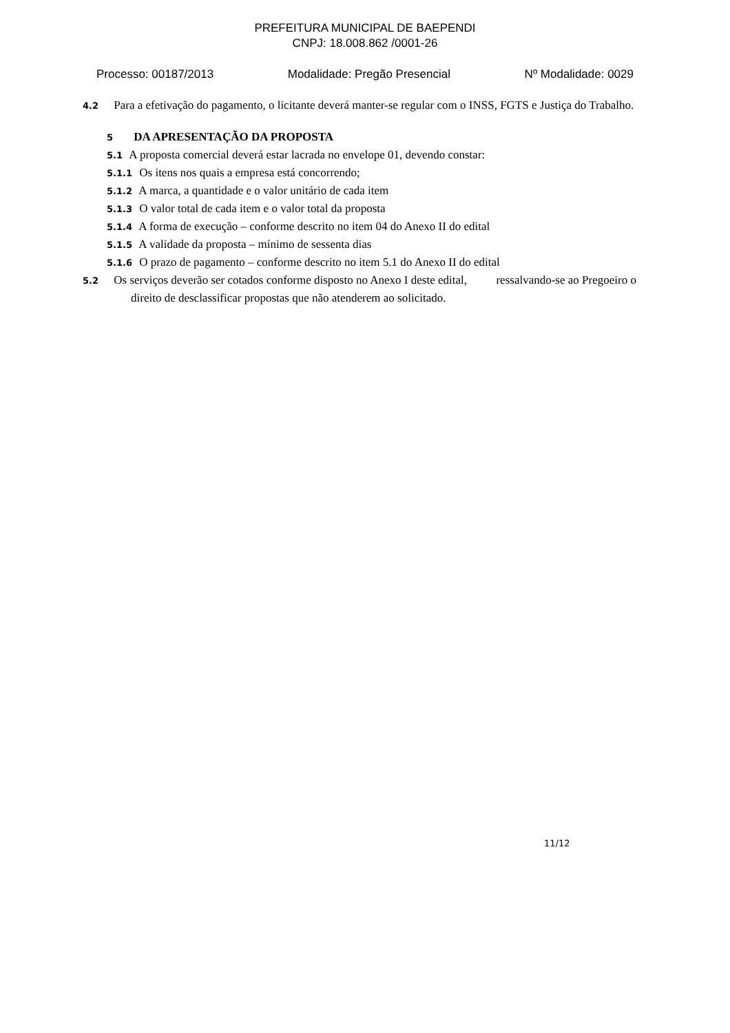PREFEITURA MUNICIPAL DE BAEPENDI
CNPJ: 18.008.862 /0001-26
Processo: 00187/2013 Modalidade: Pregão Presencial Nº Modalidade: 0029
4.2 Para a efetivação do pagamento, o licitante deverá manter-se regular com o INSS, FGTS e Justiça do Trabalho.
5 DA APRESENTAÇÃO DA PROPOSTA
5.1 A proposta comercial deverá estar lacrada no envelope 01, devendo constar:
5.1.1 Os itens nos quais a empresa está concorrendo;
5.1.2 A marca, a quantidade e o valor unitário de cada item
5.1.3 O valor total de cada item e o valor total da proposta
5.1.4 A forma de execução – conforme descrito no item 04 do Anexo II do edital
5.1.5 A validade da proposta – mínimo de sessenta dias
5.1.6 O prazo de pagamento – conforme descrito no item 5.1 do Anexo II do edital
5.2 Os serviços deverão ser cotados conforme disposto no Anexo I deste edital, ressalvando-se ao Pregoeiro o direito de desclassificar propostas que não atenderem ao solicitado.
11/12